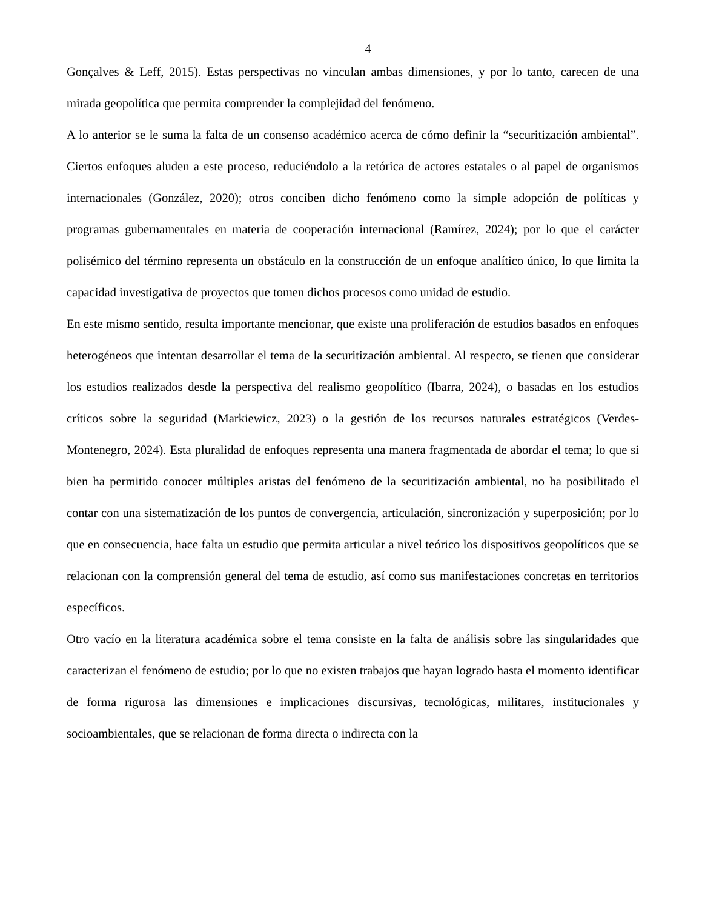4
Gonçalves & Leff, 2015). Estas perspectivas no vinculan ambas dimensiones, y por lo tanto, carecen de una mirada geopolítica que permita comprender la complejidad del fenómeno.
A lo anterior se le suma la falta de un consenso académico acerca de cómo definir la “securitización ambiental”. Ciertos enfoques aluden a este proceso, reduciéndolo a la retórica de actores estatales o al papel de organismos internacionales (González, 2020); otros conciben dicho fenómeno como la simple adopción de políticas y programas gubernamentales en materia de cooperación internacional (Ramírez, 2024); por lo que el carácter polisémico del término representa un obstáculo en la construcción de un enfoque analítico único, lo que limita la capacidad investigativa de proyectos que tomen dichos procesos como unidad de estudio.
En este mismo sentido, resulta importante mencionar, que existe una proliferación de estudios basados en enfoques heterogéneos que intentan desarrollar el tema de la securitización ambiental. Al respecto, se tienen que considerar los estudios realizados desde la perspectiva del realismo geopolítico (Ibarra, 2024), o basadas en los estudios críticos sobre la seguridad (Markiewicz, 2023) o la gestión de los recursos naturales estratégicos (Verdes-Montenegro, 2024). Esta pluralidad de enfoques representa una manera fragmentada de abordar el tema; lo que si bien ha permitido conocer múltiples aristas del fenómeno de la securitización ambiental, no ha posibilitado el contar con una sistematización de los puntos de convergencia, articulación, sincronización y superposición; por lo que en consecuencia, hace falta un estudio que permita articular a nivel teórico los dispositivos geopolíticos que se relacionan con la comprensión general del tema de estudio, así como sus manifestaciones concretas en territorios específicos.
Otro vacío en la literatura académica sobre el tema consiste en la falta de análisis sobre las singularidades que caracterizan el fenómeno de estudio; por lo que no existen trabajos que hayan logrado hasta el momento identificar de forma rigurosa las dimensiones e implicaciones discursivas, tecnológicas, militares, institucionales y socioambientales, que se relacionan de forma directa o indirecta con la